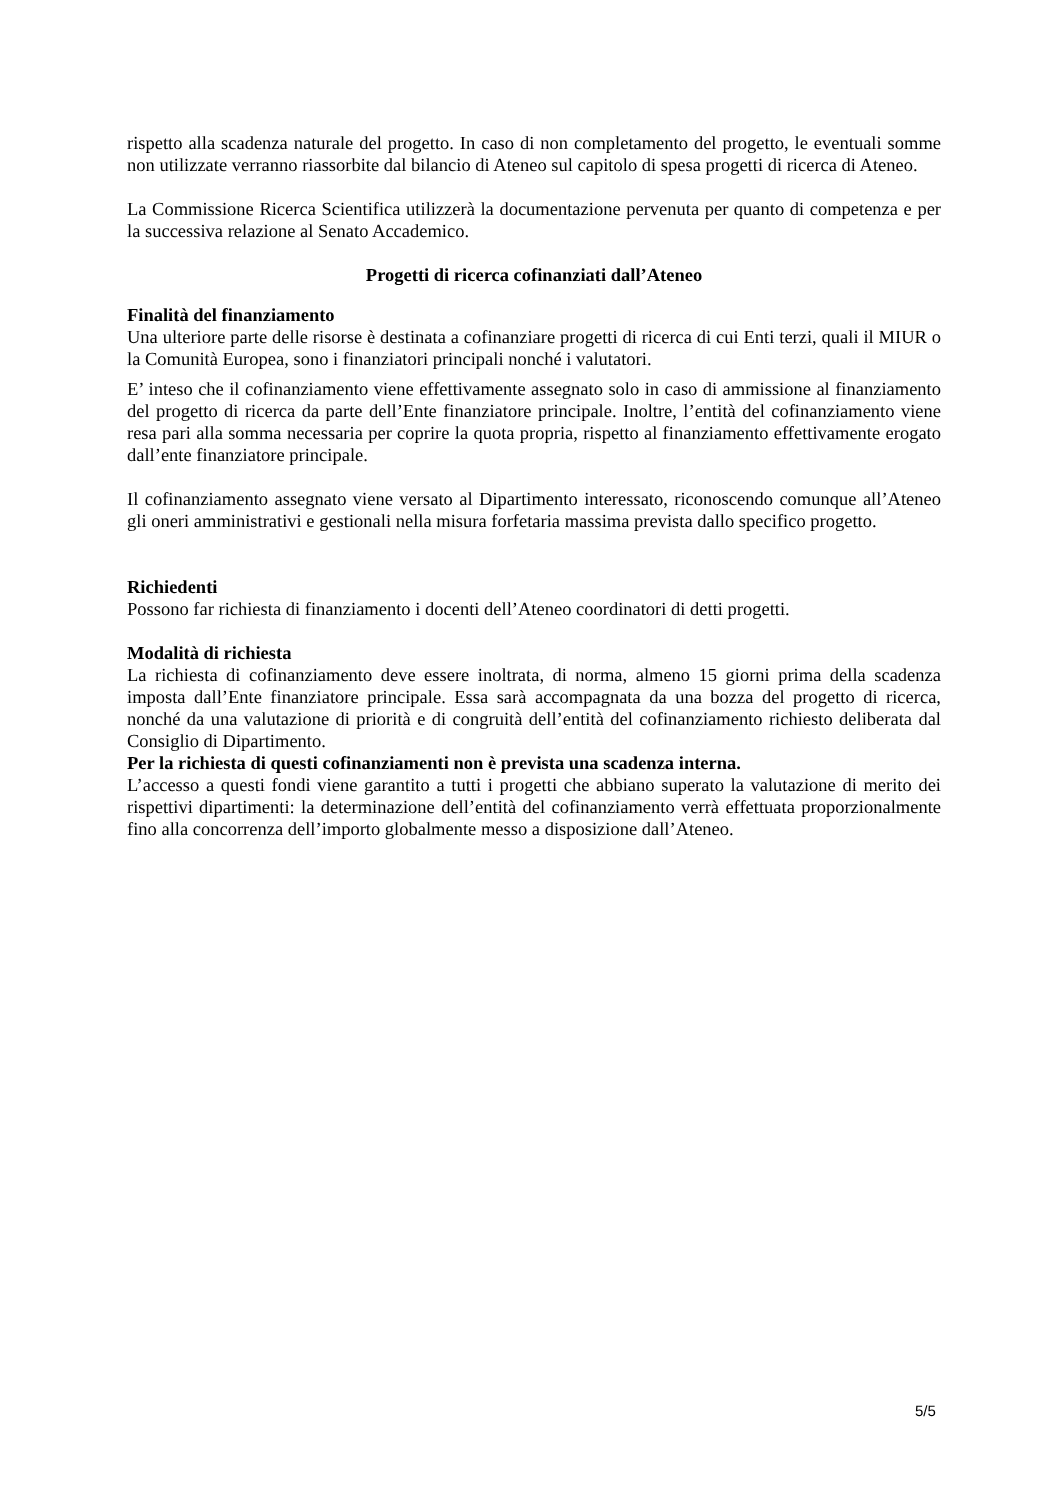rispetto alla scadenza naturale del progetto. In caso di non completamento del progetto, le eventuali somme non utilizzate verranno riassorbite dal bilancio di Ateneo sul capitolo di spesa progetti di ricerca di Ateneo.
La Commissione Ricerca Scientifica utilizzerà la documentazione pervenuta per quanto di competenza e per la successiva relazione al Senato Accademico.
Progetti di ricerca cofinanziati dall’Ateneo
Finalità del finanziamento
Una ulteriore parte delle risorse è destinata a cofinanziare progetti di ricerca di cui Enti terzi, quali il MIUR o la Comunità Europea, sono i finanziatori principali nonché i valutatori.
E’ inteso che il cofinanziamento viene effettivamente assegnato solo in caso di ammissione al finanziamento del progetto di ricerca da parte dell’Ente finanziatore principale. Inoltre, l’entità del cofinanziamento viene resa pari alla somma necessaria per coprire la quota propria, rispetto al finanziamento effettivamente erogato dall’ente finanziatore principale.
Il cofinanziamento assegnato viene versato al Dipartimento interessato, riconoscendo comunque all’Ateneo gli oneri amministrativi e gestionali nella misura forfetaria massima prevista dallo specifico progetto.
Richiedenti
Possono far richiesta di finanziamento i docenti dell’Ateneo coordinatori di detti progetti.
Modalità di richiesta
La richiesta di cofinanziamento deve essere inoltrata, di norma, almeno 15 giorni prima della scadenza imposta dall’Ente finanziatore principale. Essa sarà accompagnata da una bozza del progetto di ricerca, nonché da una valutazione di priorità e di congruità dell’entità del cofinanziamento richiesto deliberata dal Consiglio di Dipartimento.
Per la richiesta di questi cofinanziamenti non è prevista una scadenza interna.
L’accesso a questi fondi viene garantito a tutti i progetti che abbiano superato la valutazione di merito dei rispettivi dipartimenti: la determinazione dell’entità del cofinanziamento verrà effettuata proporzionalmente fino alla concorrenza dell’importo globalmente messo a disposizione dall’Ateneo.
5/5